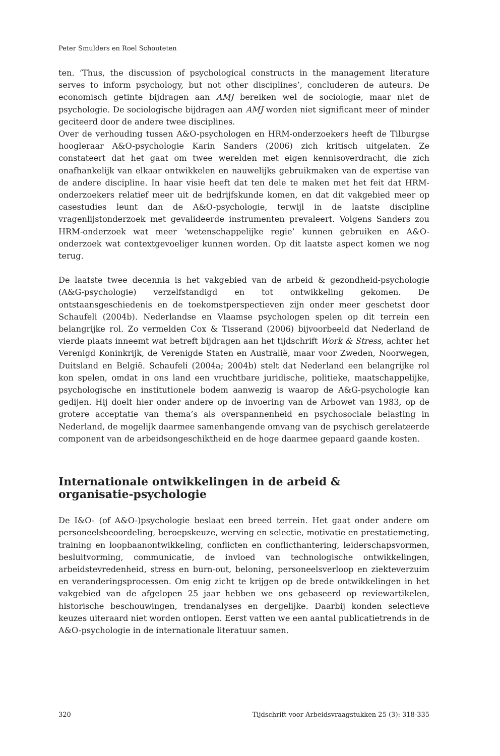Peter Smulders en Roel Schouteten
ten. ‘Thus, the discussion of psychological constructs in the management literature serves to inform psychology, but not other disciplines’, concluderen de auteurs. De economisch getinte bijdragen aan AMJ bereiken wel de sociologie, maar niet de psychologie. De sociologische bijdragen aan AMJ worden niet significant meer of minder geciteerd door de andere twee disciplines.
Over de verhouding tussen A&O-psychologen en HRM-onderzoekers heeft de Tilburgse hoogleraar A&O-psychologie Karin Sanders (2006) zich kritisch uitgelaten. Ze constateert dat het gaat om twee werelden met eigen kennisoverdracht, die zich onafhankelijk van elkaar ontwikkelen en nauwelijks gebruikmaken van de expertise van de andere discipline. In haar visie heeft dat ten dele te maken met het feit dat HRM-onderzoekers relatief meer uit de bedrijfskunde komen, en dat dit vakgebied meer op casestudies leunt dan de A&O-psychologie, terwijl in de laatste discipline vragenlijstonderzoek met gevalideerde instrumenten prevaleert. Volgens Sanders zou HRM-onderzoek wat meer ‘wetenschappelijke regie’ kunnen gebruiken en A&O-onderzoek wat contextgevoeliger kunnen worden. Op dit laatste aspect komen we nog terug.
De laatste twee decennia is het vakgebied van de arbeid & gezondheid-psychologie (A&G-psychologie) verzelfstandigd en tot ontwikkeling gekomen. De ontstaansgeschiedenis en de toekomstperspectieven zijn onder meer geschetst door Schaufeli (2004b). Nederlandse en Vlaamse psychologen spelen op dit terrein een belangrijke rol. Zo vermelden Cox & Tisserand (2006) bijvoorbeeld dat Nederland de vierde plaats inneemt wat betreft bijdragen aan het tijdschrift Work & Stress, achter het Verenigd Koninkrijk, de Verenigde Staten en Australië, maar voor Zweden, Noorwegen, Duitsland en België. Schaufeli (2004a; 2004b) stelt dat Nederland een belangrijke rol kon spelen, omdat in ons land een vruchtbare juridische, politieke, maatschappelijke, psychologische en institutionele bodem aanwezig is waarop de A&G-psychologie kan gedijen. Hij doelt hier onder andere op de invoering van de Arbowet van 1983, op de grotere acceptatie van thema’s als overspannenheid en psychosociale belasting in Nederland, de mogelijk daarmee samenhangende omvang van de psychisch gerelateerde component van de arbeidsongeschiktheid en de hoge daarmee gepaard gaande kosten.
Internationale ontwikkelingen in de arbeid &
organisatie-psychologie
De I&O- (of A&O-)psychologie beslaat een breed terrein. Het gaat onder andere om personeelsbeoordeling, beroepskeuze, werving en selectie, motivatie en prestatiemeting, training en loopbaanontwikkeling, conflicten en conflicthantering, leiderschapsvormen, besluitvorming, communicatie, de invloed van technologische ontwikkelingen, arbeidstevredenheid, stress en burn-out, beloning, personeelsverloop en ziekteverzuim en veranderingsprocessen. Om enig zicht te krijgen op de brede ontwikkelingen in het vakgebied van de afgelopen 25 jaar hebben we ons gebaseerd op reviewartikelen, historische beschouwingen, trendanalyses en dergelijke. Daarbij konden selectieve keuzes uiteraard niet worden ontlopen. Eerst vatten we een aantal publicatietrends in de A&O-psychologie in de internationale literatuur samen.
320 Tijdschrift voor Arbeidsvraagstukken 25 (3): 318-335